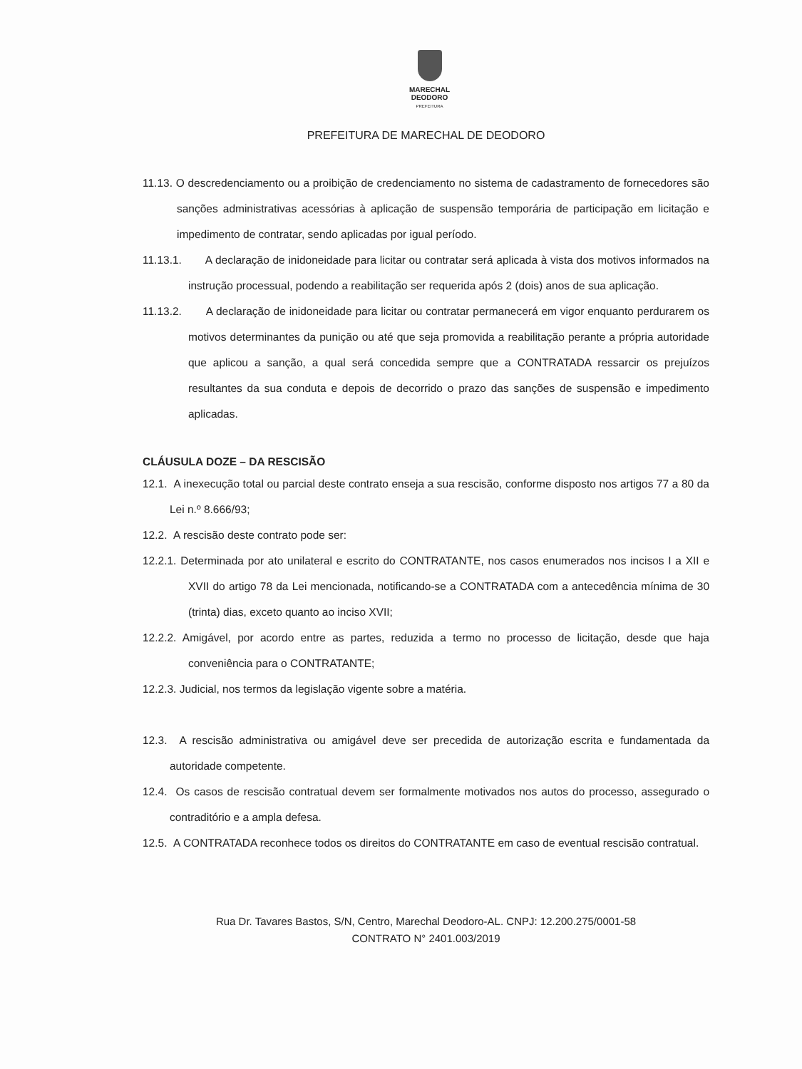MARECHAL
DEODORO
PREFEITURA
PREFEITURA DE MARECHAL DE DEODORO
11.13. O descredenciamento ou a proibição de credenciamento no sistema de cadastramento de fornecedores são sanções administrativas acessórias à aplicação de suspensão temporária de participação em licitação e impedimento de contratar, sendo aplicadas por igual período.
11.13.1. A declaração de inidoneidade para licitar ou contratar será aplicada à vista dos motivos informados na instrução processual, podendo a reabilitação ser requerida após 2 (dois) anos de sua aplicação.
11.13.2. A declaração de inidoneidade para licitar ou contratar permanecerá em vigor enquanto perdurarem os motivos determinantes da punição ou até que seja promovida a reabilitação perante a própria autoridade que aplicou a sanção, a qual será concedida sempre que a CONTRATADA ressarcir os prejuízos resultantes da sua conduta e depois de decorrido o prazo das sanções de suspensão e impedimento aplicadas.
CLÁUSULA DOZE – DA RESCISÃO
12.1. A inexecução total ou parcial deste contrato enseja a sua rescisão, conforme disposto nos artigos 77 a 80 da Lei n.º 8.666/93;
12.2. A rescisão deste contrato pode ser:
12.2.1. Determinada por ato unilateral e escrito do CONTRATANTE, nos casos enumerados nos incisos I a XII e XVII do artigo 78 da Lei mencionada, notificando-se a CONTRATADA com a antecedência mínima de 30 (trinta) dias, exceto quanto ao inciso XVII;
12.2.2. Amigável, por acordo entre as partes, reduzida a termo no processo de licitação, desde que haja conveniência para o CONTRATANTE;
12.2.3. Judicial, nos termos da legislação vigente sobre a matéria.
12.3. A rescisão administrativa ou amigável deve ser precedida de autorização escrita e fundamentada da autoridade competente.
12.4. Os casos de rescisão contratual devem ser formalmente motivados nos autos do processo, assegurado o contraditório e a ampla defesa.
12.5. A CONTRATADA reconhece todos os direitos do CONTRATANTE em caso de eventual rescisão contratual.
Rua Dr. Tavares Bastos, S/N, Centro, Marechal Deodoro-AL. CNPJ: 12.200.275/0001-58
CONTRATO N° 2401.003/2019